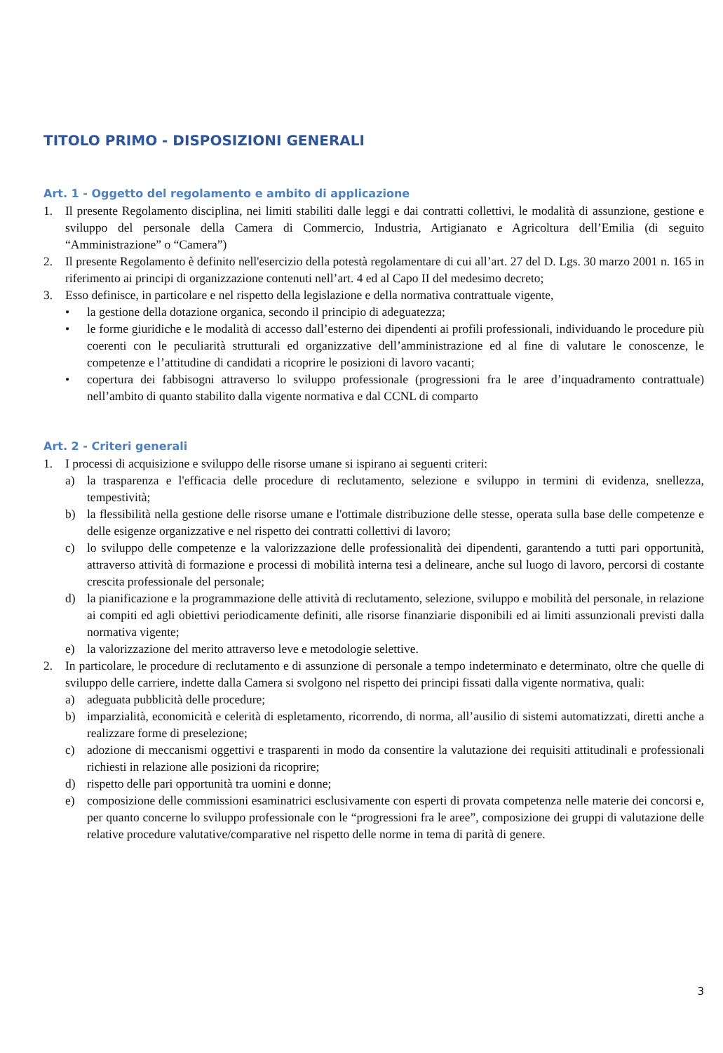TITOLO PRIMO - DISPOSIZIONI GENERALI
Art. 1 - Oggetto del regolamento e ambito di applicazione
1. Il presente Regolamento disciplina, nei limiti stabiliti dalle leggi e dai contratti collettivi, le modalità di assunzione, gestione e sviluppo del personale della Camera di Commercio, Industria, Artigianato e Agricoltura dell’Emilia (di seguito “Amministrazione” o “Camera”)
2. Il presente Regolamento è definito nell'esercizio della potestà regolamentare di cui all’art. 27 del D. Lgs. 30 marzo 2001 n. 165 in riferimento ai principi di organizzazione contenuti nell’art. 4 ed al Capo II del medesimo decreto;
3. Esso definisce, in particolare e nel rispetto della legislazione e della normativa contrattuale vigente,
• la gestione della dotazione organica, secondo il principio di adeguatezza;
• le forme giuridiche e le modalità di accesso dall’esterno dei dipendenti ai profili professionali, individuando le procedure più coerenti con le peculiarità strutturali ed organizzative dell’amministrazione ed al fine di valutare le conoscenze, le competenze e l’attitudine di candidati a ricoprire le posizioni di lavoro vacanti;
• copertura dei fabbisogni attraverso lo sviluppo professionale (progressioni fra le aree d’inquadramento contrattuale) nell’ambito di quanto stabilito dalla vigente normativa e dal CCNL di comparto
Art. 2 - Criteri generali
1. I processi di acquisizione e sviluppo delle risorse umane si ispirano ai seguenti criteri:
a) la trasparenza e l'efficacia delle procedure di reclutamento, selezione e sviluppo in termini di evidenza, snellezza, tempestività;
b) la flessibilità nella gestione delle risorse umane e l'ottimale distribuzione delle stesse, operata sulla base delle competenze e delle esigenze organizzative e nel rispetto dei contratti collettivi di lavoro;
c) lo sviluppo delle competenze e la valorizzazione delle professionalità dei dipendenti, garantendo a tutti pari opportunità, attraverso attività di formazione e processi di mobilità interna tesi a delineare, anche sul luogo di lavoro, percorsi di costante crescita professionale del personale;
d) la pianificazione e la programmazione delle attività di reclutamento, selezione, sviluppo e mobilità del personale, in relazione ai compiti ed agli obiettivi periodicamente definiti, alle risorse finanziarie disponibili ed ai limiti assunzionali previsti dalla normativa vigente;
e) la valorizzazione del merito attraverso leve e metodologie selettive.
2. In particolare, le procedure di reclutamento e di assunzione di personale a tempo indeterminato e determinato, oltre che quelle di sviluppo delle carriere, indette dalla Camera si svolgono nel rispetto dei principi fissati dalla vigente normativa, quali:
a) adeguata pubblicità delle procedure;
b) imparzialità, economicità e celerità di espletamento, ricorrendo, di norma, all’ausilio di sistemi automatizzati, diretti anche a realizzare forme di preselezione;
c) adozione di meccanismi oggettivi e trasparenti in modo da consentire la valutazione dei requisiti attitudinali e professionali richiesti in relazione alle posizioni da ricoprire;
d) rispetto delle pari opportunità tra uomini e donne;
e) composizione delle commissioni esaminatrici esclusivamente con esperti di provata competenza nelle materie dei concorsi e, per quanto concerne lo sviluppo professionale con le “progressioni fra le aree”, composizione dei gruppi di valutazione delle relative procedure valutative/comparative nel rispetto delle norme in tema di parità di genere.
3